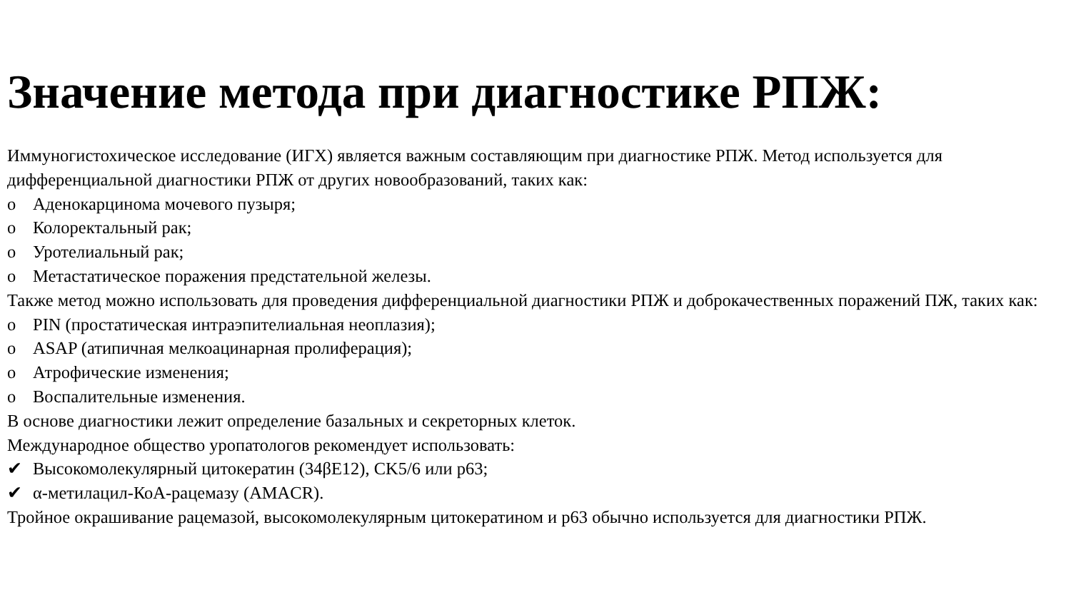Значение метода при диагностике РПЖ:
Иммуногистохическое исследование (ИГХ) является важным составляющим при диагностике РПЖ. Метод используется для дифференциальной диагностики РПЖ от других новообразований, таких как:
o Аденокарцинома мочевого пузыря;
o Колоректальный рак;
o Уротелиальный рак;
o Метастатическое поражения предстательной железы.
Также метод можно использовать для проведения дифференциальной диагностики РПЖ и доброкачественных поражений ПЖ, таких как:
o PIN (простатическая интраэпителиальная неоплазия);
o ASAP (атипичная мелкоацинарная пролиферация);
o Атрофические изменения;
o Воспалительные изменения.
В основе диагностики лежит определение базальных и секреторных клеток.
Международное общество уропатологов рекомендует использовать:
✔ Высокомолекулярный цитокератин (34βE12), CK5/6 или p63;
✔ α-метилацил-КоА-рацемазу (AMACR).
Тройное окрашивание рацемазой, высокомолекулярным цитокератином и p63 обычно используется для диагностики РПЖ.